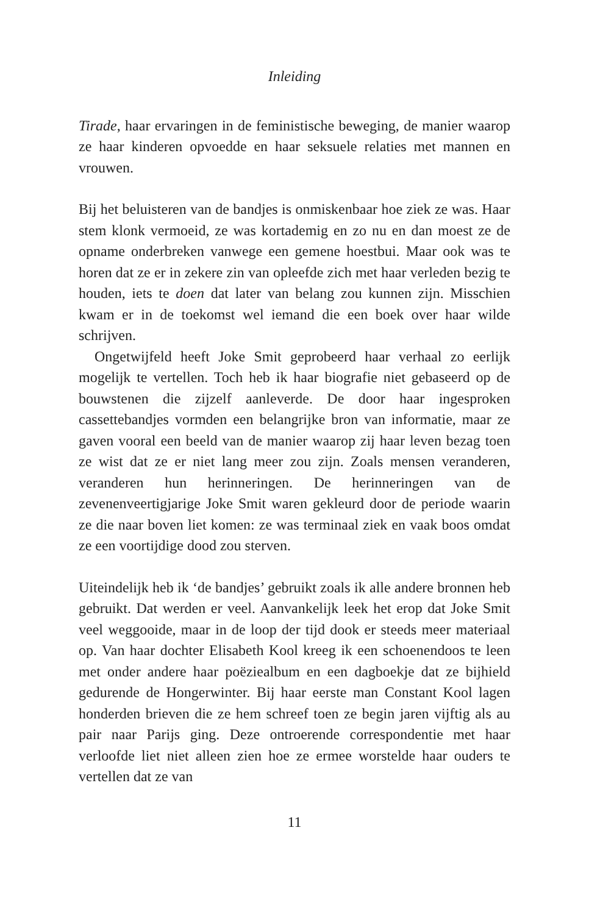Inleiding
Tirade, haar ervaringen in de feministische beweging, de manier waarop ze haar kinderen opvoedde en haar seksuele relaties met mannen en vrouwen.
Bij het beluisteren van de bandjes is onmiskenbaar hoe ziek ze was. Haar stem klonk vermoeid, ze was kortademig en zo nu en dan moest ze de opname onderbreken vanwege een gemene hoestbui. Maar ook was te horen dat ze er in zekere zin van opleefde zich met haar verleden bezig te houden, iets te doen dat later van belang zou kunnen zijn. Misschien kwam er in de toekomst wel iemand die een boek over haar wilde schrijven.
Ongetwijfeld heeft Joke Smit geprobeerd haar verhaal zo eerlijk mogelijk te vertellen. Toch heb ik haar biografie niet gebaseerd op de bouwstenen die zijzelf aanleverde. De door haar ingesproken cassettebandjes vormden een belangrijke bron van informatie, maar ze gaven vooral een beeld van de manier waarop zij haar leven bezag toen ze wist dat ze er niet lang meer zou zijn. Zoals mensen veranderen, veranderen hun herinneringen. De herinneringen van de zevenenveertigjarige Joke Smit waren gekleurd door de periode waarin ze die naar boven liet komen: ze was terminaal ziek en vaak boos omdat ze een voortijdige dood zou sterven.
Uiteindelijk heb ik ‘de bandjes’ gebruikt zoals ik alle andere bronnen heb gebruikt. Dat werden er veel. Aanvankelijk leek het erop dat Joke Smit veel weggooide, maar in de loop der tijd dook er steeds meer materiaal op. Van haar dochter Elisabeth Kool kreeg ik een schoenendoos te leen met onder andere haar poëziealbum en een dagboekje dat ze bijhield gedurende de Hongerwinter. Bij haar eerste man Constant Kool lagen honderden brieven die ze hem schreef toen ze begin jaren vijftig als au pair naar Parijs ging. Deze ontroerende correspondentie met haar verloofde liet niet alleen zien hoe ze ermee worstelde haar ouders te vertellen dat ze van
11